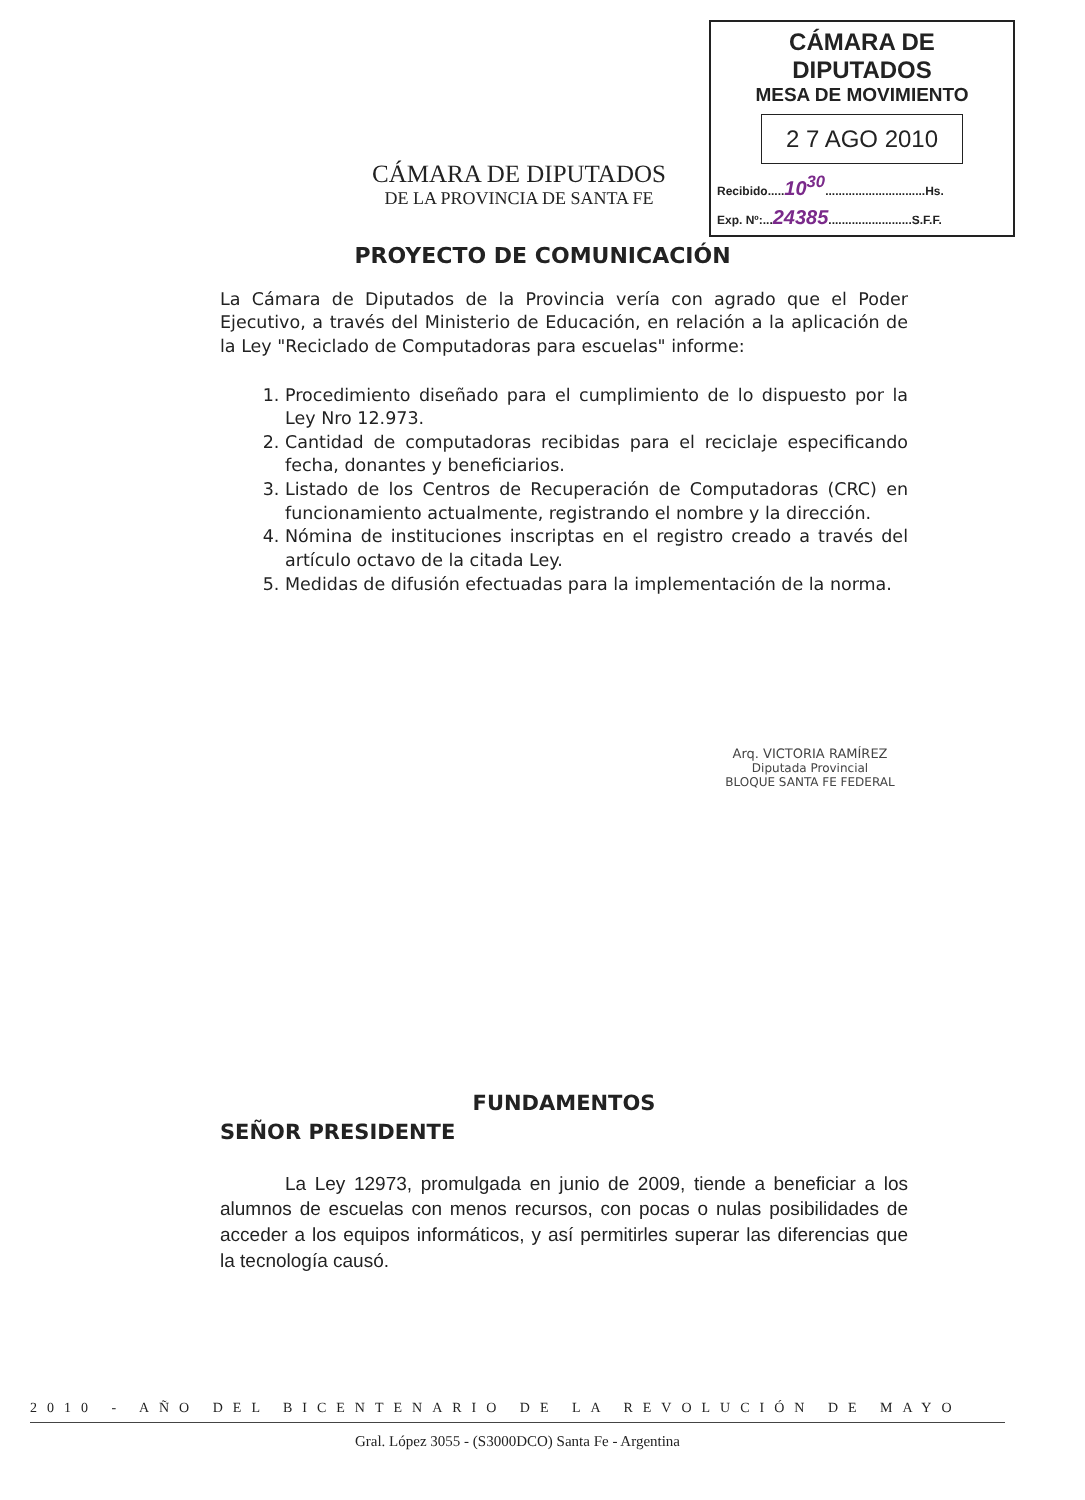CÁMARA DE DIPUTADOS
DE LA PROVINCIA DE SANTA FE
CÁMARA DE DIPUTADOS
MESA DE MOVIMIENTO
2 7 AGO 2010
Recibido.....10<sup>30</sup>..............................Hs.
Exp. Nº:...24385.........................S.F.F.
PROYECTO DE COMUNICACIÓN
La Cámara de Diputados de la Provincia vería con agrado que el Poder Ejecutivo, a través del Ministerio de Educación, en relación a la aplicación de la Ley "Reciclado de Computadoras para escuelas" informe:
1. Procedimiento diseñado para el cumplimiento de lo dispuesto por la Ley Nro 12.973.
2. Cantidad de computadoras recibidas para el reciclaje especificando fecha, donantes y beneficiarios.
3. Listado de los Centros de Recuperación de Computadoras (CRC) en funcionamiento actualmente, registrando el nombre y la dirección.
4. Nómina de instituciones inscriptas en el registro creado a través del artículo octavo de la citada Ley.
5. Medidas de difusión efectuadas para la implementación de la norma.
Arq. VICTORIA RAMÍREZ
Diputada Provincial
BLOQUE SANTA FE FEDERAL
FUNDAMENTOS
SEÑOR PRESIDENTE
La Ley 12973, promulgada en junio de 2009, tiende a beneficiar a los alumnos de escuelas con menos recursos, con pocas o nulas posibilidades de acceder a los equipos informáticos, y así permitirles superar las diferencias que la tecnología causó.
2010 - AÑO DEL BICENTENARIO DE LA REVOLUCIÓN DE MAYO
Gral. López 3055 - (S3000DCO) Santa Fe - Argentina